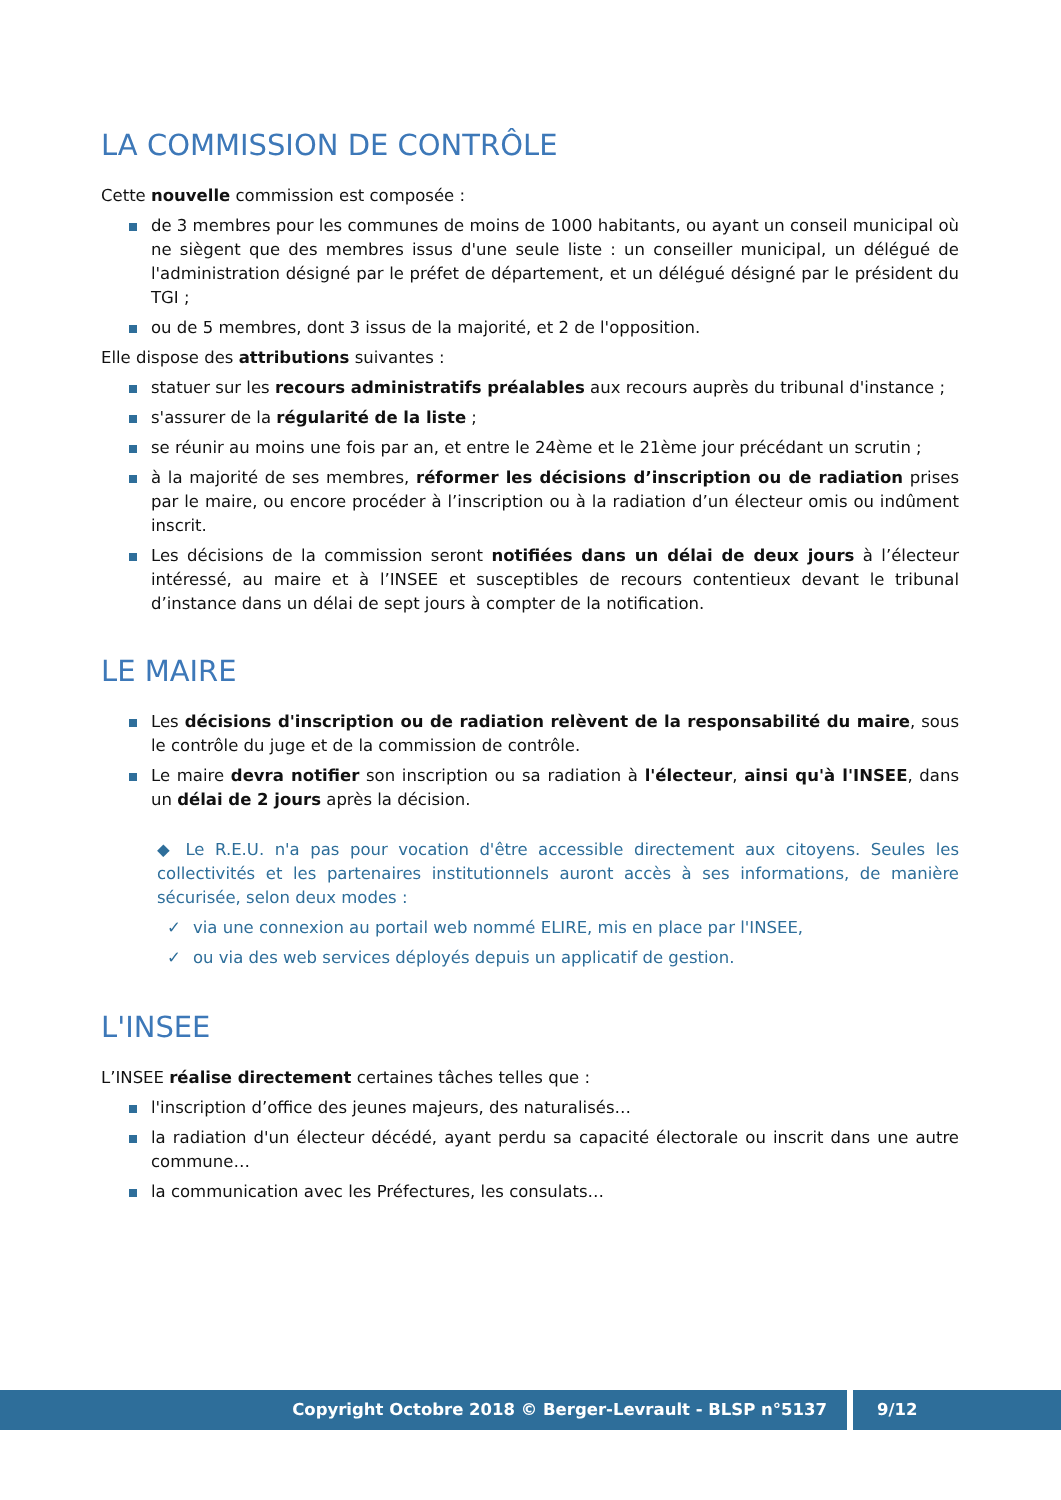LA COMMISSION DE CONTRÔLE
Cette nouvelle commission est composée :
de 3 membres pour les communes de moins de 1000 habitants, ou ayant un conseil municipal où ne siègent que des membres issus d'une seule liste : un conseiller municipal, un délégué de l'administration désigné par le préfet de département, et un délégué désigné par le président du TGI ;
ou de 5 membres, dont 3 issus de la majorité, et 2 de l'opposition.
Elle dispose des attributions suivantes :
statuer sur les recours administratifs préalables aux recours auprès du tribunal d'instance ;
s'assurer de la régularité de la liste ;
se réunir au moins une fois par an, et entre le 24ème et le 21ème jour précédant un scrutin ;
à la majorité de ses membres, réformer les décisions d’inscription ou de radiation prises par le maire, ou encore procéder à l’inscription ou à la radiation d’un électeur omis ou indûment inscrit.
Les décisions de la commission seront notifiées dans un délai de deux jours à l’électeur intéressé, au maire et à l’INSEE et susceptibles de recours contentieux devant le tribunal d’instance dans un délai de sept jours à compter de la notification.
LE MAIRE
Les décisions d'inscription ou de radiation relèvent de la responsabilité du maire, sous le contrôle du juge et de la commission de contrôle.
Le maire devra notifier son inscription ou sa radiation à l'électeur, ainsi qu'à l'INSEE, dans un délai de 2 jours après la décision.
◆ Le R.E.U. n'a pas pour vocation d'être accessible directement aux citoyens. Seules les collectivités et les partenaires institutionnels auront accès à ses informations, de manière sécurisée, selon deux modes :
✓ via une connexion au portail web nommé ELIRE, mis en place par l'INSEE,
✓ ou via des web services déployés depuis un applicatif de gestion.
L'INSEE
L’INSEE réalise directement certaines tâches telles que :
l'inscription d’office des jeunes majeurs, des naturalisés…
la radiation d'un électeur décédé, ayant perdu sa capacité électorale ou inscrit dans une autre commune…
la communication avec les Préfectures, les consulats…
Copyright Octobre 2018 © Berger-Levrault - BLSP n°5137 9/12